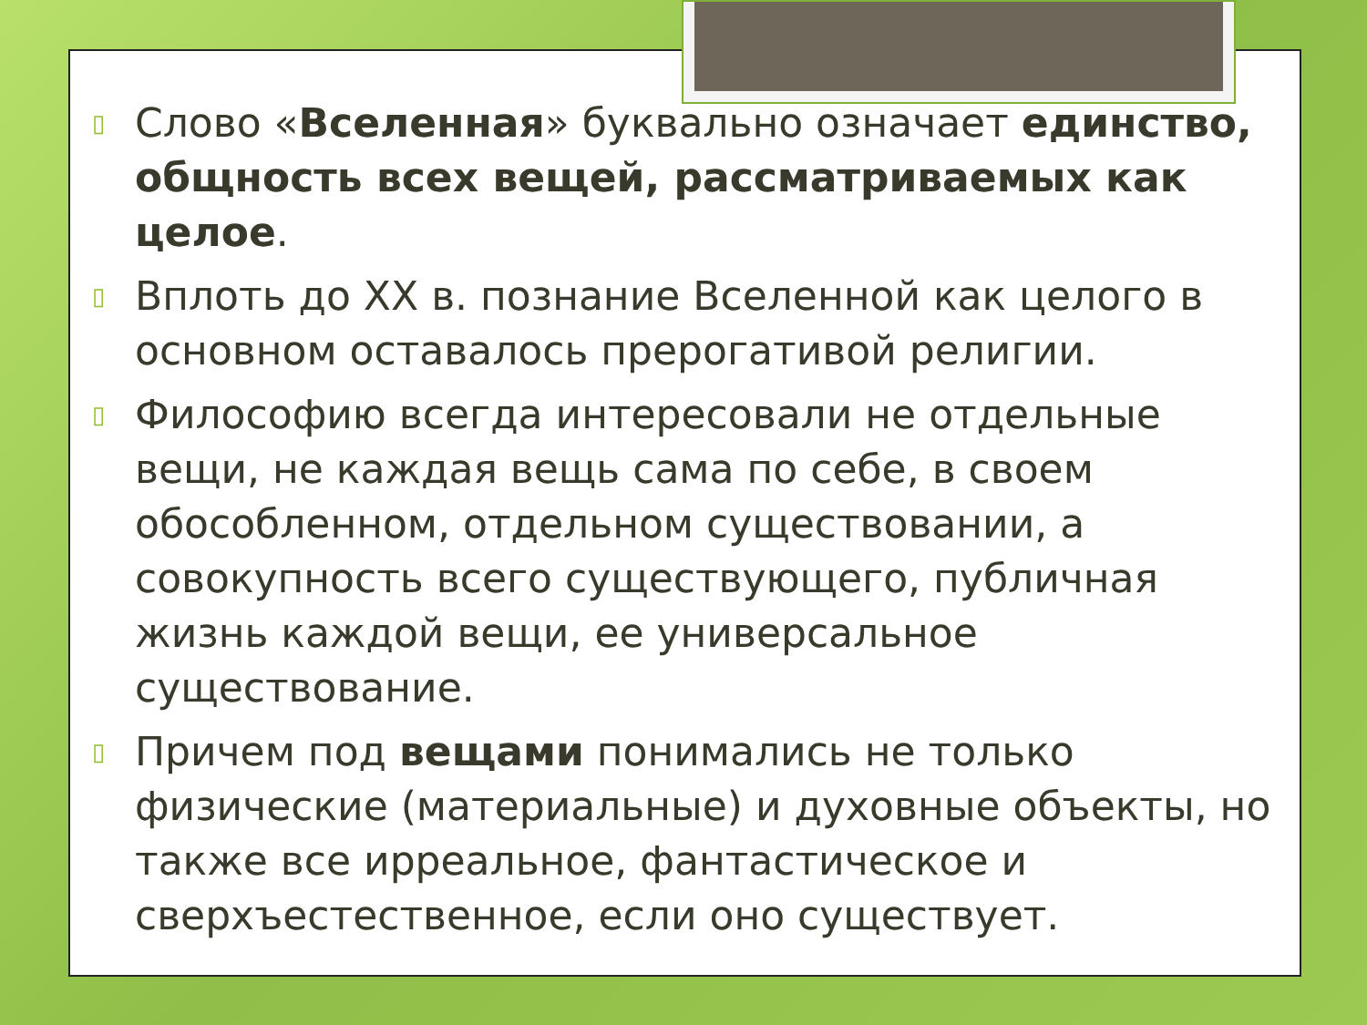▯ Слово «Вселенная» буквально означает единство, общность всех вещей, рассматриваемых как целое.
▯ Вплоть до XX в. познание Вселенной как целого в основном оставалось прерогативой религии.
▯ Философию всегда интересовали не отдельные вещи, не каждая вещь сама по себе, в своем обособленном, отдельном существовании, а совокупность всего существующего, публичная жизнь каждой вещи, ее универсальное существование.
▯ Причем под вещами понимались не только физические (материальные) и духовные объекты, но также все ирреальное, фантастическое и сверхъестественное, если оно существует.